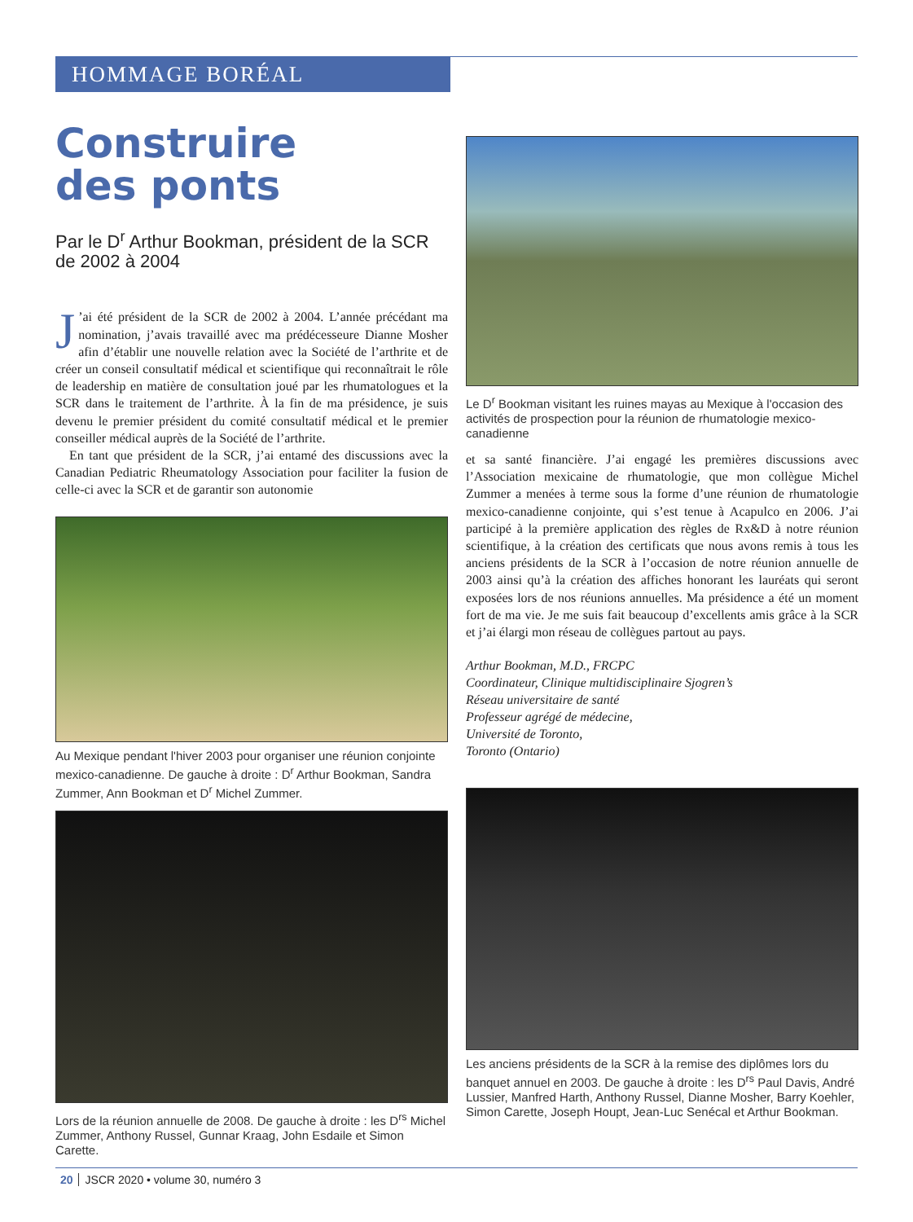HOMMAGE BORÉAL
Construire
des ponts
Par le D<sup>r</sup> Arthur Bookman, président de la SCR de 2002 à 2004
J’ai été président de la SCR de 2002 à 2004. L’année précédant ma nomination, j’avais travaillé avec ma prédécesseure Dianne Mosher afin d’établir une nouvelle relation avec la Société de l’arthrite et de créer un conseil consultatif médical et scientifique qui reconnaîtrait le rôle de leadership en matière de consultation joué par les rhumatologues et la SCR dans le traitement de l’arthrite. À la fin de ma présidence, je suis devenu le premier président du comité consultatif médical et le premier conseiller médical auprès de la Société de l’arthrite.
En tant que président de la SCR, j’ai entamé des discussions avec la Canadian Pediatric Rheumatology Association pour faciliter la fusion de celle-ci avec la SCR et de garantir son autonomie
Au Mexique pendant l'hiver 2003 pour organiser une réunion conjointe mexico-canadienne. De gauche à droite : D<sup>r</sup> Arthur Bookman, Sandra Zummer, Ann Bookman et D<sup>r</sup> Michel Zummer.
Lors de la réunion annuelle de 2008. De gauche à droite : les D<sup>rs</sup> Michel Zummer, Anthony Russel, Gunnar Kraag, John Esdaile et Simon Carette.
Le D<sup>r</sup> Bookman visitant les ruines mayas au Mexique à l'occasion des activités de prospection pour la réunion de rhumatologie mexico-canadienne
et sa santé financière. J’ai engagé les premières discussions avec l’Association mexicaine de rhumatologie, que mon collègue Michel Zummer a menées à terme sous la forme d’une réunion de rhumatologie mexico-canadienne conjointe, qui s’est tenue à Acapulco en 2006. J’ai participé à la première application des règles de Rx&D à notre réunion scientifique, à la création des certificats que nous avons remis à tous les anciens présidents de la SCR à l’occasion de notre réunion annuelle de 2003 ainsi qu’à la création des affiches honorant les lauréats qui seront exposées lors de nos réunions annuelles. Ma présidence a été un moment fort de ma vie. Je me suis fait beaucoup d’excellents amis grâce à la SCR et j’ai élargi mon réseau de collègues partout au pays.
Arthur Bookman, M.D., FRCPC
Coordinateur, Clinique multidisciplinaire Sjogren’s
Réseau universitaire de santé
Professeur agrégé de médecine,
Université de Toronto,
Toronto (Ontario)
Les anciens présidents de la SCR à la remise des diplômes lors du banquet annuel en 2003. De gauche à droite : les D<sup>rs</sup> Paul Davis, André Lussier, Manfred Harth, Anthony Russel, Dianne Mosher, Barry Koehler, Simon Carette, Joseph Houpt, Jean-Luc Senécal et Arthur Bookman.
20 JSCR 2020 • volume 30, numéro 3